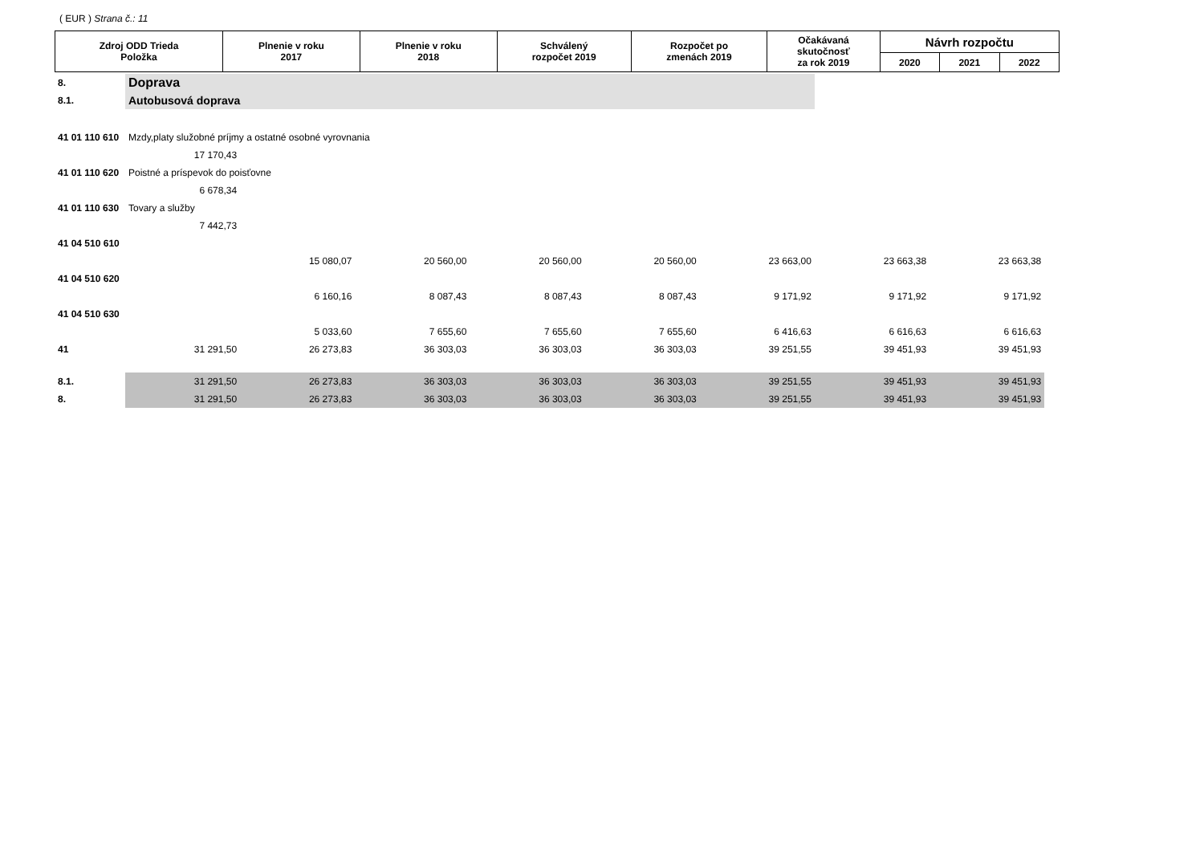( EUR ) Strana č.: 11
| Zdroj ODD Trieda Položka | Plnenie v roku 2017 | Plnenie v roku 2018 | Schválený rozpočet 2019 | Rozpočet po zmenách 2019 | Očakávaná skutočnosť za rok 2019 | Návrh rozpočtu | | |
| --- | --- | --- | --- | --- | --- | --- | --- | --- |
| | | | | | | 2020 | 2021 | 2022 |
| 8. | Doprava | | | | | | | | |
| 8.1. | Autobusová doprava | | | | | | | | |
| 41 01 110 610 | Mzdy,platy služobné príjmy a ostatné osobné vyrovnania | | | | | | | | |
| | 17 170,43 | | | | | | | | |
| 41 01 110 620 | Poistné a príspevok do poisťovne | | | | | | | | |
| | 6 678,34 | | | | | | | | |
| 41 01 110 630 | Tovary a služby | | | | | | | | |
| | 7 442,73 | | | | | | | | |
| 41 04 510 610 | | | | | | | | | |
| | | 15 080,07 | 20 560,00 | 20 560,00 | 20 560,00 | 23 663,00 | 23 663,38 | 23 663,38 | |
| 41 04 510 620 | | | | | | | | | |
| | | 6 160,16 | 8 087,43 | 8 087,43 | 8 087,43 | 9 171,92 | 9 171,92 | 9 171,92 | |
| 41 04 510 630 | | | | | | | | | |
| | | 5 033,60 | 7 655,60 | 7 655,60 | 7 655,60 | 6 416,63 | 6 616,63 | 6 616,63 | |
| 41 | 31 291,50 | 26 273,83 | 36 303,03 | 36 303,03 | 36 303,03 | 39 251,55 | 39 451,93 | 39 451,93 | |
| 8.1. | 31 291,50 | 26 273,83 | 36 303,03 | 36 303,03 | 36 303,03 | 39 251,55 | 39 451,93 | 39 451,93 | |
| 8. | 31 291,50 | 26 273,83 | 36 303,03 | 36 303,03 | 36 303,03 | 39 251,55 | 39 451,93 | 39 451,93 | |